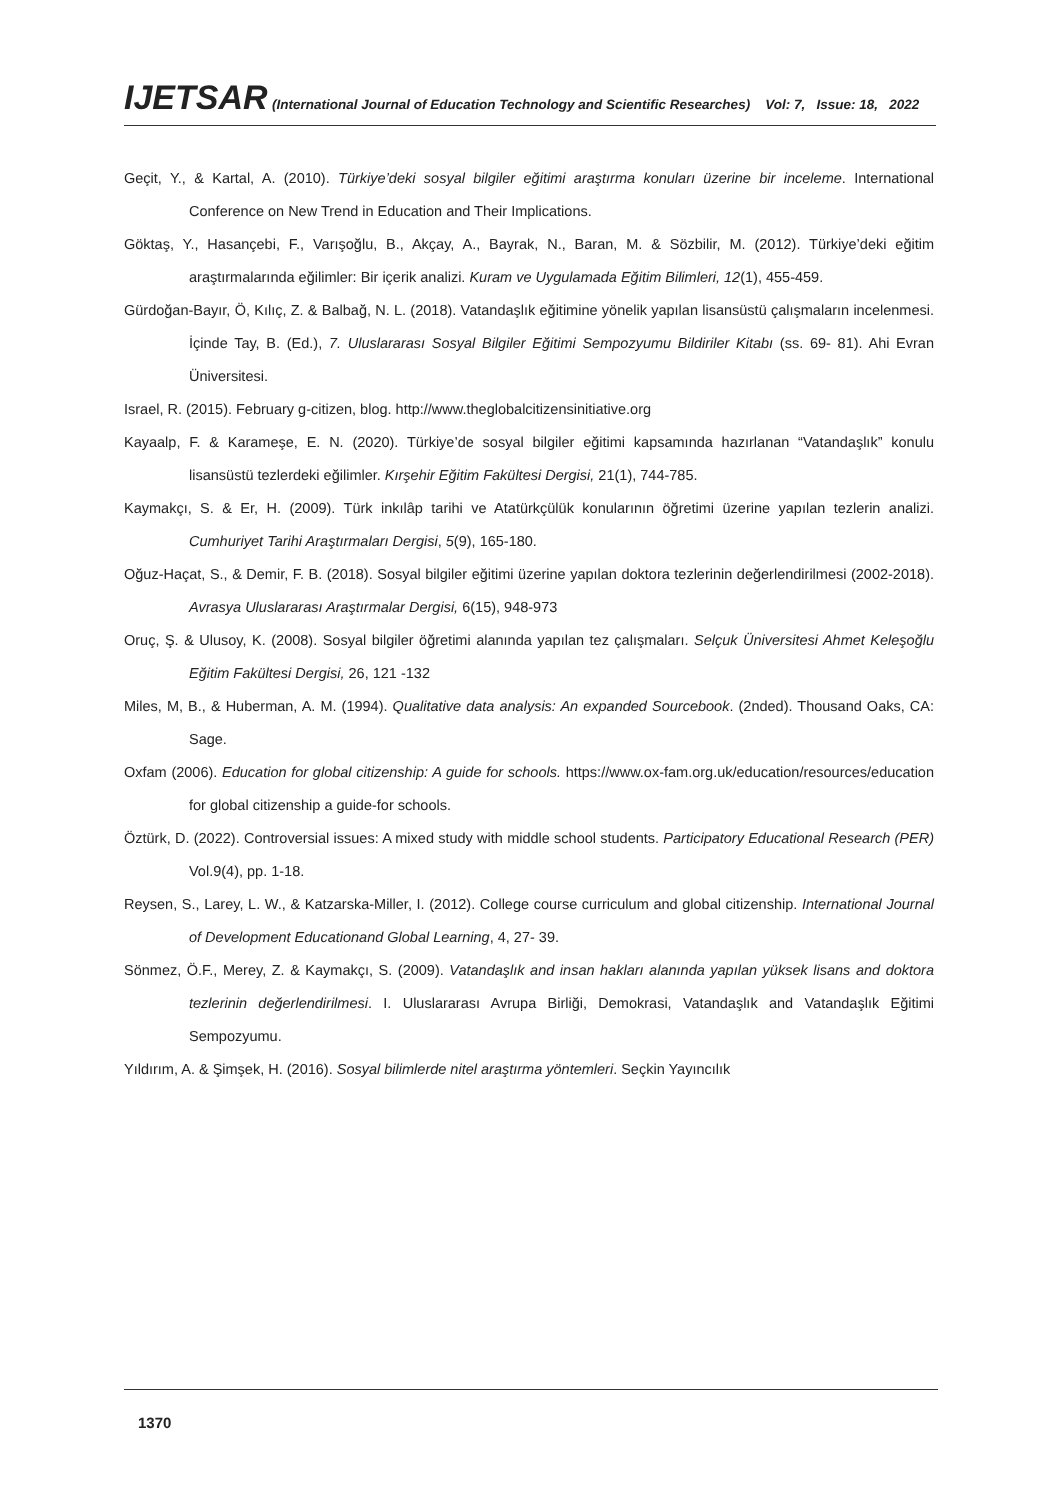IJETSAR (International Journal of Education Technology and Scientific Researches) Vol: 7, Issue: 18, 2022
Geçit, Y., & Kartal, A. (2010). Türkiye’deki sosyal bilgiler eğitimi araştırma konuları üzerine bir inceleme. International Conference on New Trend in Education and Their Implications.
Göktaş, Y., Hasançebi, F., Varışoğlu, B., Akçay, A., Bayrak, N., Baran, M. & Sözbilir, M. (2012). Türkiye’deki eğitim araştırmalarında eğilimler: Bir içerik analizi. Kuram ve Uygulamada Eğitim Bilimleri, 12(1), 455-459.
Gürdoğan-Bayır, Ö, Kılıç, Z. & Balbağ, N. L. (2018). Vatandaşlık eğitimine yönelik yapılan lisansüstü çalışmaların incelenmesi. İçinde Tay, B. (Ed.), 7. Uluslararası Sosyal Bilgiler Eğitimi Sempozyumu Bildiriler Kitabı (ss. 69- 81). Ahi Evran Üniversitesi.
Israel, R. (2015). February g-citizen, blog. http://www.theglobalcitizensinitiative.org
Kayaalp, F. & Karameşe, E. N. (2020). Türkiye’de sosyal bilgiler eğitimi kapsamında hazırlanan “Vatandaşlık” konulu lisansüstü tezlerdeki eğilimler. Kırşehir Eğitim Fakültesi Dergisi, 21(1), 744-785.
Kaymakçı, S. & Er, H. (2009). Türk inkılâp tarihi ve Atatürkçülük konularının öğretimi üzerine yapılan tezlerin analizi. Cumhuriyet Tarihi Araştırmaları Dergisi, 5(9), 165-180.
Oğuz-Haçat, S., & Demir, F. B. (2018). Sosyal bilgiler eğitimi üzerine yapılan doktora tezlerinin değerlendirilmesi (2002-2018). Avrasya Uluslararası Araştırmalar Dergisi, 6(15), 948-973
Oruç, Ş. & Ulusoy, K. (2008). Sosyal bilgiler öğretimi alanında yapılan tez çalışmaları. Selçuk Üniversitesi Ahmet Keleşoğlu Eğitim Fakültesi Dergisi, 26, 121 -132
Miles, M, B., & Huberman, A. M. (1994). Qualitative data analysis: An expanded Sourcebook. (2nded). Thousand Oaks, CA: Sage.
Oxfam (2006). Education for global citizenship: A guide for schools. https://www.ox-fam.org.uk/education/resources/education for global citizenship a guide-for schools.
Öztürk, D. (2022). Controversial issues: A mixed study with middle school students. Participatory Educational Research (PER) Vol.9(4), pp. 1-18.
Reysen, S., Larey, L. W., & Katzarska-Miller, I. (2012). College course curriculum and global citizenship. International Journal of Development Educationand Global Learning, 4, 27- 39.
Sönmez, Ö.F., Merey, Z. & Kaymakçı, S. (2009). Vatandaşlık and insan hakları alanında yapılan yüksek lisans and doktora tezlerinin değerlendirilmesi. I. Uluslararası Avrupa Birliği, Demokrasi, Vatandaşlık and Vatandaşlık Eğitimi Sempozyumu.
Yıldırım, A. & Şimşek, H. (2016). Sosyal bilimlerde nitel araştırma yöntemleri. Seçkin Yayıncılık
1370